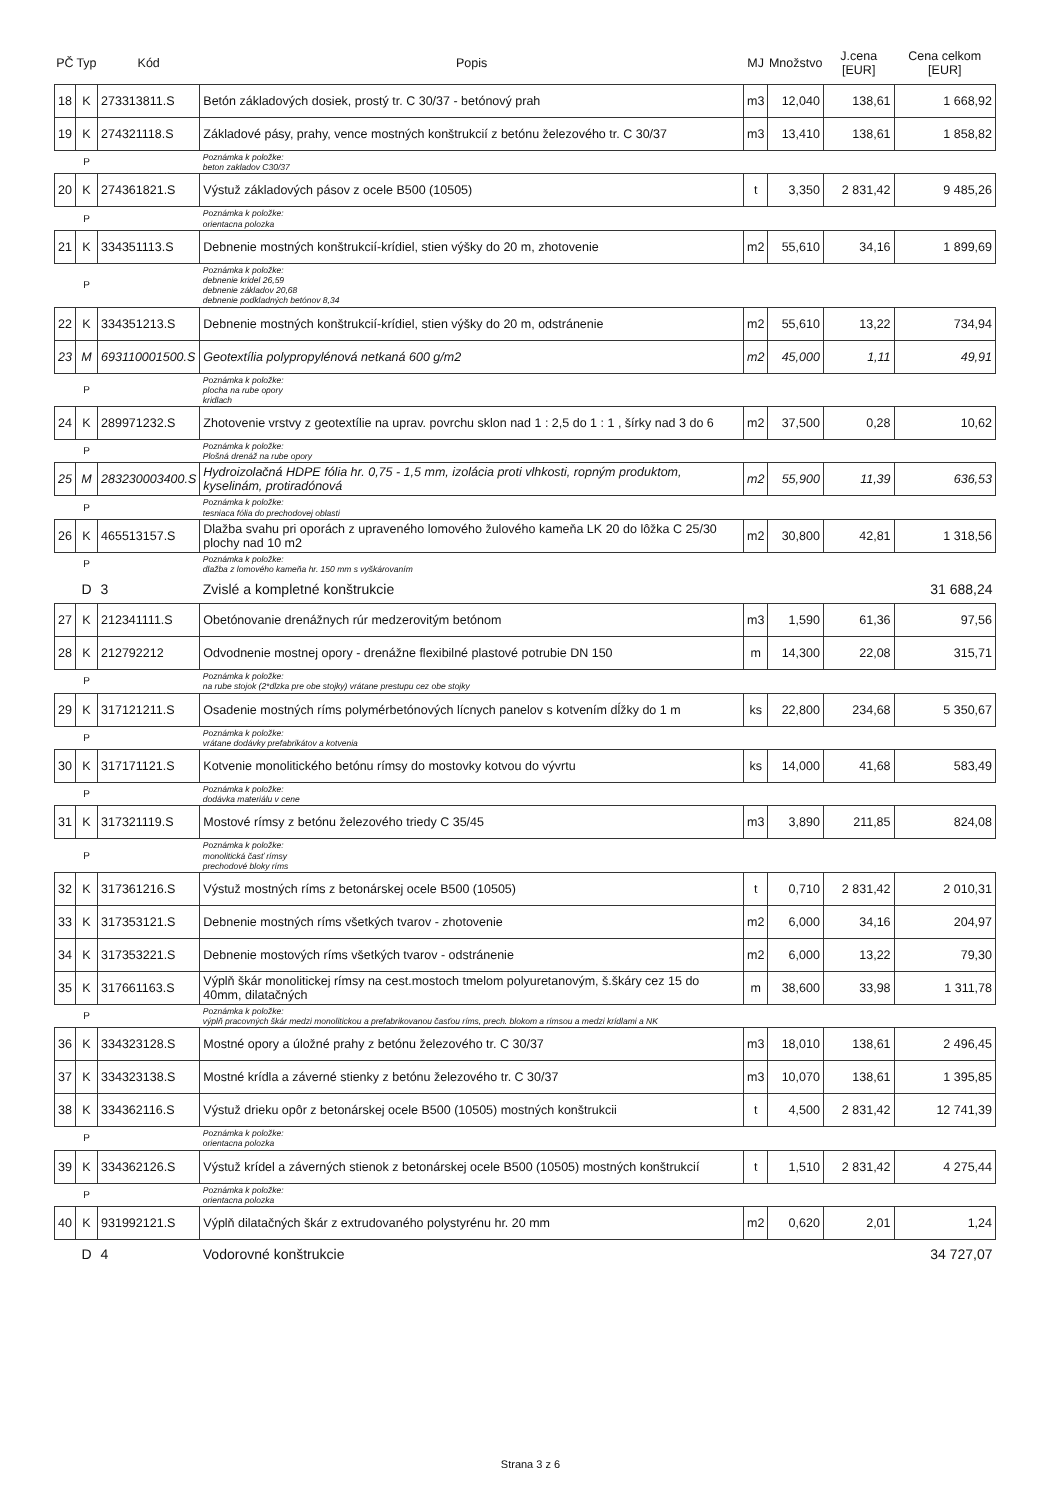| PČ | Typ | Kód | Popis | MJ | Množstvo | J.cena [EUR] | Cena celkom [EUR] |
| --- | --- | --- | --- | --- | --- | --- | --- |
| 18 | K | 273313811.S | Betón základových dosiek, prostý tr. C 30/37 - betónový prah | m3 | 12,040 | 138,61 | 1 668,92 |
| 19 | K | 274321118.S | Základové pásy, prahy, vence mostných konštrukcií z betónu železového tr. C 30/37 | m3 | 13,410 | 138,61 | 1 858,82 |
| | P | | Poznámka k položke: beton zakladov C30/37 | | | | |
| 20 | K | 274361821.S | Výstuž základových pásov z ocele B500 (10505) | t | 3,350 | 2 831,42 | 9 485,26 |
| | P | | Poznámka k položke: orientacna polozka | | | | |
| 21 | K | 334351113.S | Debnenie mostných konštrukcií-krídiel, stien výšky do 20 m, zhotovenie | m2 | 55,610 | 34,16 | 1 899,69 |
| | P | | Poznámka k položke: debnenie kridel 26,59 debnenie základov 20,68 debnenie podkladných betónov 8,34 | | | | |
| 22 | K | 334351213.S | Debnenie mostných konštrukcií-krídiel, stien výšky do 20 m, odstránenie | m2 | 55,610 | 13,22 | 734,94 |
| 23 | M | 693110001500.S | Geotextília polypropylénová netkaná 600 g/m2 | m2 | 45,000 | 1,11 | 49,91 |
| | P | | Poznámka k položke: plocha na rube opory kridlach | | | | |
| 24 | K | 289971232.S | Zhotovenie vrstvy z geotextílie na uprav. povrchu sklon nad 1 : 2,5 do 1 : 1 , šírky nad 3 do 6 | m2 | 37,500 | 0,28 | 10,62 |
| | P | | Poznámka k položke: Plošná drenáž na rube opory | | | | |
| 25 | M | 283230003400.S | Hydroizolačná HDPE fólia hr. 0,75 - 1,5 mm, izolácia proti vlhkosti, ropným produktom, kyselinám, protiradónová | m2 | 55,900 | 11,39 | 636,53 |
| | P | | Poznámka k položke: tesniaca fólia do prechodovej oblasti | | | | |
| 26 | K | 465513157.S | Dlažba svahu pri oporách z upraveného lomového žulového kameňa LK 20 do lôžka C 25/30 plochy nad 10 m2 | m2 | 30,800 | 42,81 | 1 318,56 |
| | P | | Poznámka k položke: dlažba z lomového kameňa hr. 150 mm s vyškárovaním | | | | |
| | D | 3 | Zvislé a kompletné konštrukcie | | | | 31 688,24 |
| 27 | K | 212341111.S | Obetónovanie drenážnych rúr medzerovitým betónom | m3 | 1,590 | 61,36 | 97,56 |
| 28 | K | 212792212 | Odvodnenie mostnej opory - drenážne flexibilné plastové potrubie DN 150 | m | 14,300 | 22,08 | 315,71 |
| | P | | Poznámka k položke: na rube stojok (2*dlzka pre obe stojky) vrátane prestupu cez obe stojky | | | | |
| 29 | K | 317121211.S | Osadenie mostných ríms polymérbetónových lícnych panelov s kotvením dĺžky do 1 m | ks | 22,800 | 234,68 | 5 350,67 |
| | P | | Poznámka k položke: vrátane dodávky prefabrikátov a kotvenia | | | | |
| 30 | K | 317171121.S | Kotvenie monolitického betónu rímsy do mostovky kotvou do vývrtu | ks | 14,000 | 41,68 | 583,49 |
| | P | | Poznámka k položke: dodávka materiálu v cene | | | | |
| 31 | K | 317321119.S | Mostové rímsy z betónu železového triedy C 35/45 | m3 | 3,890 | 211,85 | 824,08 |
| | P | | Poznámka k položke: monolitická časť rímsy prechodové bloky ríms | | | | |
| 32 | K | 317361216.S | Výstuž mostných ríms z betonárskej ocele B500 (10505) | t | 0,710 | 2 831,42 | 2 010,31 |
| 33 | K | 317353121.S | Debnenie mostných ríms všetkých tvarov - zhotovenie | m2 | 6,000 | 34,16 | 204,97 |
| 34 | K | 317353221.S | Debnenie mostových ríms všetkých tvarov - odstránenie | m2 | 6,000 | 13,22 | 79,30 |
| 35 | K | 317661163.S | Výplň škár monolitickej rímsy na cest.mostoch tmelom polyuretanovým, š.škáry cez 15 do 40mm, dilatačných | m | 38,600 | 33,98 | 1 311,78 |
| | P | | Poznámka k položke: výplň pracovných škár medzi monolitickou a prefabrikovanou časťou ríms, prech. blokom a rímsou a medzi krídlami a NK | | | | |
| 36 | K | 334323128.S | Mostné opory a úložné prahy z betónu železového tr. C 30/37 | m3 | 18,010 | 138,61 | 2 496,45 |
| 37 | K | 334323138.S | Mostné krídla a záverné stienky z betónu železového tr. C 30/37 | m3 | 10,070 | 138,61 | 1 395,85 |
| 38 | K | 334362116.S | Výstuž drieku opôr z betonárskej ocele B500 (10505) mostných konštrukcii | t | 4,500 | 2 831,42 | 12 741,39 |
| | P | | Poznámka k položke: orientacna polozka | | | | |
| 39 | K | 334362126.S | Výstuž krídel a záverných stienok z betonárskej ocele B500 (10505) mostných konštrukcií | t | 1,510 | 2 831,42 | 4 275,44 |
| | P | | Poznámka k položke: orientacna polozka | | | | |
| 40 | K | 931992121.S | Výplň dilatačných škár z extrudovaného polystyrénu hr. 20 mm | m2 | 0,620 | 2,01 | 1,24 |
| | D | 4 | Vodorovné konštrukcie | | | | 34 727,07 |
Strana 3 z 6